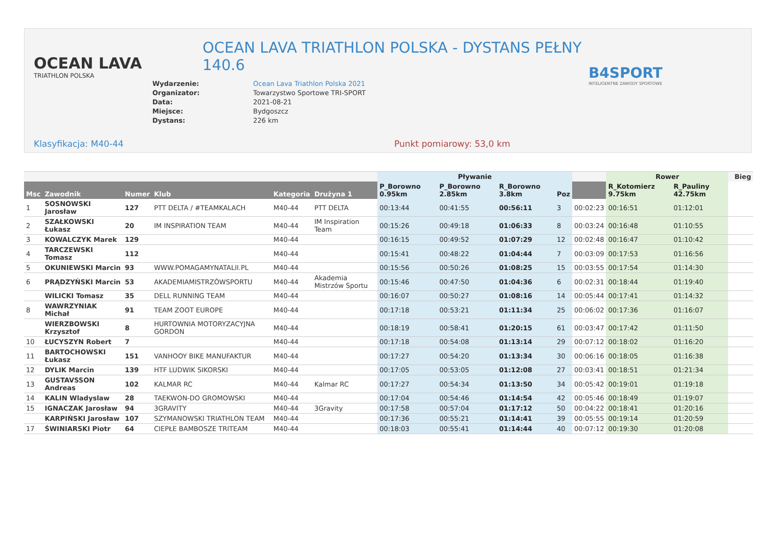OCEAN LAVA
TRIATHLON POLSKA
OCEAN LAVA TRIATHLON POLSKA - DYSTANS PEŁNY 140.6
| Wydarzenie: | Ocean Lava Triathlon Polska 2021 |
| Organizator: | Towarzystwo Sportowe TRI-SPORT |
| Data: | 2021-08-21 |
| Miejsce: | Bydgoszcz |
| Dystans: | 226 km |
B4SPORT
INTELIGENTNE ZAWODY SPORTOWE
Klasyfikacja: M40-44 Punkt pomiarowy: 53,0 km
| | | | | | | Pływanie | | | | | Rower | | | Bieg |
| --- | --- | --- | --- | --- | --- | --- | --- | --- | --- | --- | --- | --- | --- | --- |
| Msc | Zawodnik | Numer | Klub | Kategoria | Drużyna 1 | P_Borowno 0.95km | P_Borowno 2.85km | R_Borowno 3.8km | Poz | | R_Kotomierz 9.75km | R_Pauliny 42.75km | | |
| 1 | SOSNOWSKI Jarosław | 127 | PTT DELTA / #TEAMKALACH | M40-44 | PTT DELTA | 00:13:44 | 00:41:55 | 00:56:11 | 3 | 00:02:23 | 00:16:51 | 01:12:01 | | |
| 2 | SZAŁKOWSKI Łukasz | 20 | IM INSPIRATION TEAM | M40-44 | IM Inspiration Team | 00:15:26 | 00:49:18 | 01:06:33 | 8 | 00:03:24 | 00:16:48 | 01:10:55 | | |
| 3 | KOWALCZYK Marek | 129 | | M40-44 | | 00:16:15 | 00:49:52 | 01:07:29 | 12 | 00:02:48 | 00:16:47 | 01:10:42 | | |
| 4 | TARCZEWSKI Tomasz | 112 | | M40-44 | | 00:15:41 | 00:48:22 | 01:04:44 | 7 | 00:03:09 | 00:17:53 | 01:16:56 | | |
| 5 | OKUNIEWSKI Marcin | 93 | WWW.POMAGAMYNATALII.PL | M40-44 | | 00:15:56 | 00:50:26 | 01:08:25 | 15 | 00:03:55 | 00:17:54 | 01:14:30 | | |
| 6 | PRĄDZYŃSKI Marcin | 53 | AKADEMIAMISTRZÓWSPORTU | M40-44 | Akademia Mistrzów Sportu | 00:15:46 | 00:47:50 | 01:04:36 | 6 | 00:02:31 | 00:18:44 | 01:19:40 | | |
| | WILICKI Tomasz | 35 | DELL RUNNING TEAM | M40-44 | | 00:16:07 | 00:50:27 | 01:08:16 | 14 | 00:05:44 | 00:17:41 | 01:14:32 | | |
| 8 | WAWRZYNIAK Michał | 91 | TEAM ZOOT EUROPE | M40-44 | | 00:17:18 | 00:53:21 | 01:11:34 | 25 | 00:06:02 | 00:17:36 | 01:16:07 | | |
| | WIERZBOWSKI Krzysztof | 8 | HURTOWNIA MOTORYZACYJNA GORDON | M40-44 | | 00:18:19 | 00:58:41 | 01:20:15 | 61 | 00:03:47 | 00:17:42 | 01:11:50 | | |
| 10 | ŁUCYSZYN Robert | 7 | | M40-44 | | 00:17:18 | 00:54:08 | 01:13:14 | 29 | 00:07:12 | 00:18:02 | 01:16:20 | | |
| 11 | BARTOCHOWSKI Łukasz | 151 | VANHOOY BIKE MANUFAKTUR | M40-44 | | 00:17:27 | 00:54:20 | 01:13:34 | 30 | 00:06:16 | 00:18:05 | 01:16:38 | | |
| 12 | DYLIK Marcin | 139 | HTF LUDWIK SIKORSKI | M40-44 | | 00:17:05 | 00:53:05 | 01:12:08 | 27 | 00:03:41 | 00:18:51 | 01:21:34 | | |
| 13 | GUSTAVSSON Andreas | 102 | KALMAR RC | M40-44 | Kalmar RC | 00:17:27 | 00:54:34 | 01:13:50 | 34 | 00:05:42 | 00:19:01 | 01:19:18 | | |
| 14 | KALIN Wladyslaw | 28 | TAEKWON-DO GROMOWSKI | M40-44 | | 00:17:04 | 00:54:46 | 01:14:54 | 42 | 00:05:46 | 00:18:49 | 01:19:07 | | |
| 15 | IGNACZAK Jarosław | 94 | 3GRAVITY | M40-44 | 3Gravity | 00:17:58 | 00:57:04 | 01:17:12 | 50 | 00:04:22 | 00:18:41 | 01:20:16 | | |
| | KARPIŃSKI Jarosław | 107 | SZYMANOWSKI TRIATHLON TEAM | M40-44 | | 00:17:36 | 00:55:21 | 01:14:41 | 39 | 00:05:55 | 00:19:14 | 01:20:59 | | |
| 17 | ŚWINIARSKI Piotr | 64 | CIEPŁE BAMBOSZE TRITEAM | M40-44 | | 00:18:03 | 00:55:41 | 01:14:44 | 40 | 00:07:12 | 00:19:30 | 01:20:08 | | |